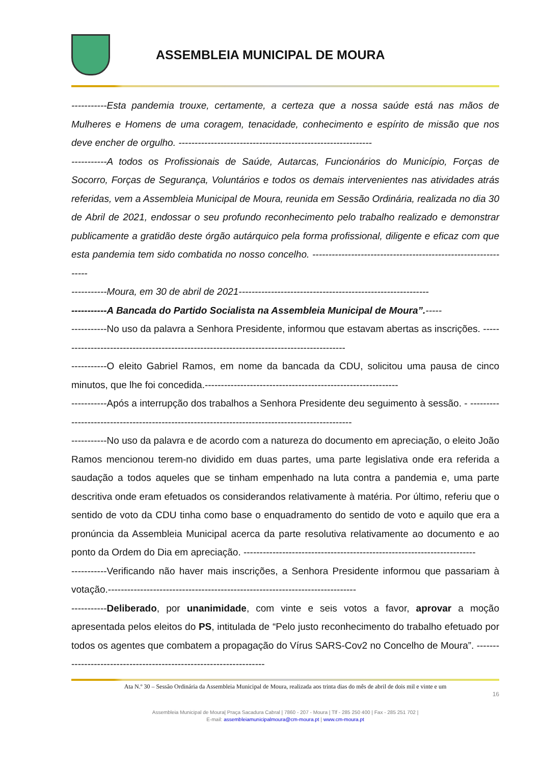ASSEMBLEIA MUNICIPAL DE MOURA
-----------Esta pandemia trouxe, certamente, a certeza que a nossa saúde está nas mãos de Mulheres e Homens de uma coragem, tenacidade, conhecimento e espírito de missão que nos deve encher de orgulho. ------------------------------------------------------------
-----------A todos os Profissionais de Saúde, Autarcas, Funcionários do Município, Forças de Socorro, Forças de Segurança, Voluntários e todos os demais intervenientes nas atividades atrás referidas, vem a Assembleia Municipal de Moura, reunida em Sessão Ordinária, realizada no dia 30 de Abril de 2021, endossar o seu profundo reconhecimento pelo trabalho realizado e demonstrar publicamente a gratidão deste órgão autárquico pela forma profissional, diligente e eficaz com que esta pandemia tem sido combatida no nosso concelho. ---------------------------------------------------------------
-----------Moura, em 30 de abril de 2021-----------------------------------------------------------
-----------A Bancada do Partido Socialista na Assembleia Municipal de Moura”.-----
-----------No uso da palavra a Senhora Presidente, informou que estavam abertas as inscrições. ------------------------------------------------------------------------------------------
-----------O eleito Gabriel Ramos, em nome da bancada da CDU, solicitou uma pausa de cinco minutos, que lhe foi concedida.------------------------------------------------------------
-----------Após a interrupção dos trabalhos a Senhora Presidente deu seguimento à sessão. - ------------------------------------------------------------------------------------------------
-----------No uso da palavra e de acordo com a natureza do documento em apreciação, o eleito João Ramos mencionou terem-no dividido em duas partes, uma parte legislativa onde era referida a saudação a todos aqueles que se tinham empenhado na luta contra a pandemia e, uma parte descritiva onde eram efetuados os considerandos relativamente à matéria. Por último, referiu que o sentido de voto da CDU tinha como base o enquadramento do sentido de voto e aquilo que era a pronúncia da Assembleia Municipal acerca da parte resolutiva relativamente ao documento e ao ponto da Ordem do Dia em apreciação. ------------------------------------------------------------------------
-----------Verificando não haver mais inscrições, a Senhora Presidente informou que passariam à votação.-----------------------------------------------------------------------------
-----------Deliberado, por unanimidade, com vinte e seis votos a favor, aprovar a moção apresentada pelos eleitos do PS, intitulada de “Pelo justo reconhecimento do trabalho efetuado por todos os agentes que combatem a propagação do Vírus SARS-Cov2 no Concelho de Moura”. -------------------------------------------------------------------
Ata N.º 30 – Sessão Ordinária da Assembleia Municipal de Moura, realizada aos trinta dias do mês de abril de dois mil e vinte e um
16
Assembleia Municipal de Moura| Praça Sacadura Cabral | 7860 - 207 - Moura | Tlf - 285 250 400 | Fax - 285 251 702 |
E-mail: assembleiamunicipalmoura@cm-moura.pt | www.cm-moura.pt